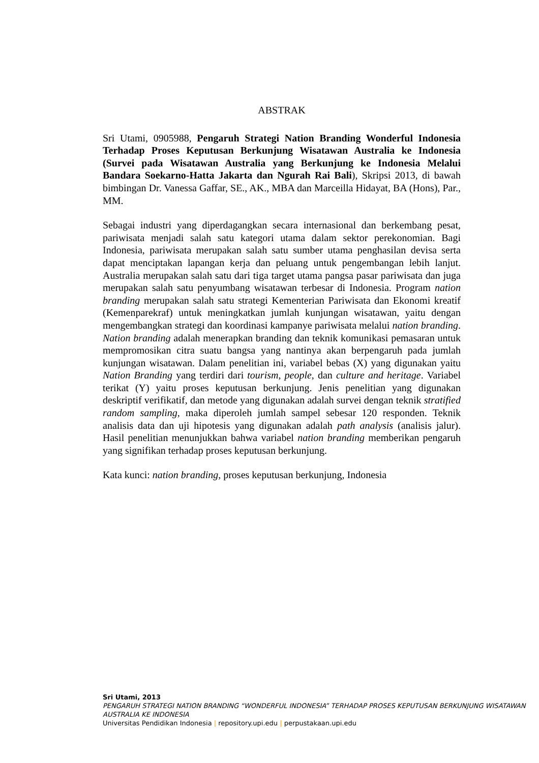ABSTRAK
Sri Utami, 0905988, Pengaruh Strategi Nation Branding Wonderful Indonesia Terhadap Proses Keputusan Berkunjung Wisatawan Australia ke Indonesia (Survei pada Wisatawan Australia yang Berkunjung ke Indonesia Melalui Bandara Soekarno-Hatta Jakarta dan Ngurah Rai Bali), Skripsi 2013, di bawah bimbingan Dr. Vanessa Gaffar, SE., AK., MBA dan Marceilla Hidayat, BA (Hons), Par., MM.
Sebagai industri yang diperdagangkan secara internasional dan berkembang pesat, pariwisata menjadi salah satu kategori utama dalam sektor perekonomian. Bagi Indonesia, pariwisata merupakan salah satu sumber utama penghasilan devisa serta dapat menciptakan lapangan kerja dan peluang untuk pengembangan lebih lanjut. Australia merupakan salah satu dari tiga target utama pangsa pasar pariwisata dan juga merupakan salah satu penyumbang wisatawan terbesar di Indonesia. Program nation branding merupakan salah satu strategi Kementerian Pariwisata dan Ekonomi kreatif (Kemenparekraf) untuk meningkatkan jumlah kunjungan wisatawan, yaitu dengan mengembangkan strategi dan koordinasi kampanye pariwisata melalui nation branding. Nation branding adalah menerapkan branding dan teknik komunikasi pemasaran untuk mempromosikan citra suatu bangsa yang nantinya akan berpengaruh pada jumlah kunjungan wisatawan. Dalam penelitian ini, variabel bebas (X) yang digunakan yaitu Nation Branding yang terdiri dari tourism, people, dan culture and heritage. Variabel terikat (Y) yaitu proses keputusan berkunjung. Jenis penelitian yang digunakan deskriptif verifikatif, dan metode yang digunakan adalah survei dengan teknik stratified random sampling, maka diperoleh jumlah sampel sebesar 120 responden. Teknik analisis data dan uji hipotesis yang digunakan adalah path analysis (analisis jalur). Hasil penelitian menunjukkan bahwa variabel nation branding memberikan pengaruh yang signifikan terhadap proses keputusan berkunjung.
Kata kunci: nation branding, proses keputusan berkunjung, Indonesia
Sri Utami, 2013
PENGARUH STRATEGI NATION BRANDING “WONDERFUL INDONESIA” TERHADAP PROSES KEPUTUSAN BERKUNJUNG WISATAWAN AUSTRALIA KE INDONESIA
Universitas Pendidikan Indonesia | repository.upi.edu | perpustakaan.upi.edu